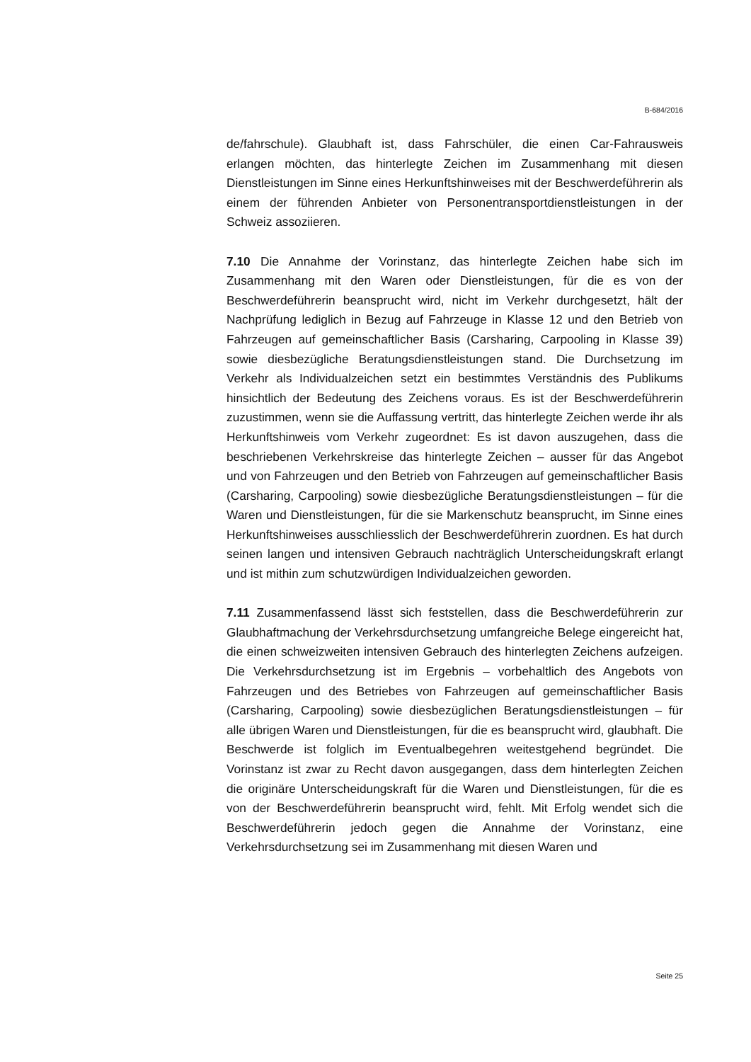B-684/2016
de/fahrschule). Glaubhaft ist, dass Fahrschüler, die einen Car-Fahrausweis erlangen möchten, das hinterlegte Zeichen im Zusammenhang mit diesen Dienstleistungen im Sinne eines Herkunftshinweises mit der Beschwerdeführerin als einem der führenden Anbieter von Personentransportdienstleistungen in der Schweiz assoziieren.
7.10 Die Annahme der Vorinstanz, das hinterlegte Zeichen habe sich im Zusammenhang mit den Waren oder Dienstleistungen, für die es von der Beschwerdeführerin beansprucht wird, nicht im Verkehr durchgesetzt, hält der Nachprüfung lediglich in Bezug auf Fahrzeuge in Klasse 12 und den Betrieb von Fahrzeugen auf gemeinschaftlicher Basis (Carsharing, Carpooling in Klasse 39) sowie diesbezügliche Beratungsdienstleistungen stand. Die Durchsetzung im Verkehr als Individualzeichen setzt ein bestimmtes Verständnis des Publikums hinsichtlich der Bedeutung des Zeichens voraus. Es ist der Beschwerdeführerin zuzustimmen, wenn sie die Auffassung vertritt, das hinterlegte Zeichen werde ihr als Herkunftshinweis vom Verkehr zugeordnet: Es ist davon auszugehen, dass die beschriebenen Verkehrskreise das hinterlegte Zeichen – ausser für das Angebot und von Fahrzeugen und den Betrieb von Fahrzeugen auf gemeinschaftlicher Basis (Carsharing, Carpooling) sowie diesbezügliche Beratungsdienstleistungen – für die Waren und Dienstleistungen, für die sie Markenschutz beansprucht, im Sinne eines Herkunftshinweises ausschliesslich der Beschwerdeführerin zuordnen. Es hat durch seinen langen und intensiven Gebrauch nachträglich Unterscheidungskraft erlangt und ist mithin zum schutzwürdigen Individualzeichen geworden.
7.11 Zusammenfassend lässt sich feststellen, dass die Beschwerdeführerin zur Glaubhaftmachung der Verkehrsdurchsetzung umfangreiche Belege eingereicht hat, die einen schweizweiten intensiven Gebrauch des hinterlegten Zeichens aufzeigen. Die Verkehrsdurchsetzung ist im Ergebnis – vorbehaltlich des Angebots von Fahrzeugen und des Betriebes von Fahrzeugen auf gemeinschaftlicher Basis (Carsharing, Carpooling) sowie diesbezüglichen Beratungsdienstleistungen – für alle übrigen Waren und Dienstleistungen, für die es beansprucht wird, glaubhaft. Die Beschwerde ist folglich im Eventualbegehren weitestgehend begründet. Die Vorinstanz ist zwar zu Recht davon ausgegangen, dass dem hinterlegten Zeichen die originäre Unterscheidungskraft für die Waren und Dienstleistungen, für die es von der Beschwerdeführerin beansprucht wird, fehlt. Mit Erfolg wendet sich die Beschwerdeführerin jedoch gegen die Annahme der Vorinstanz, eine Verkehrsdurchsetzung sei im Zusammenhang mit diesen Waren und
Seite 25